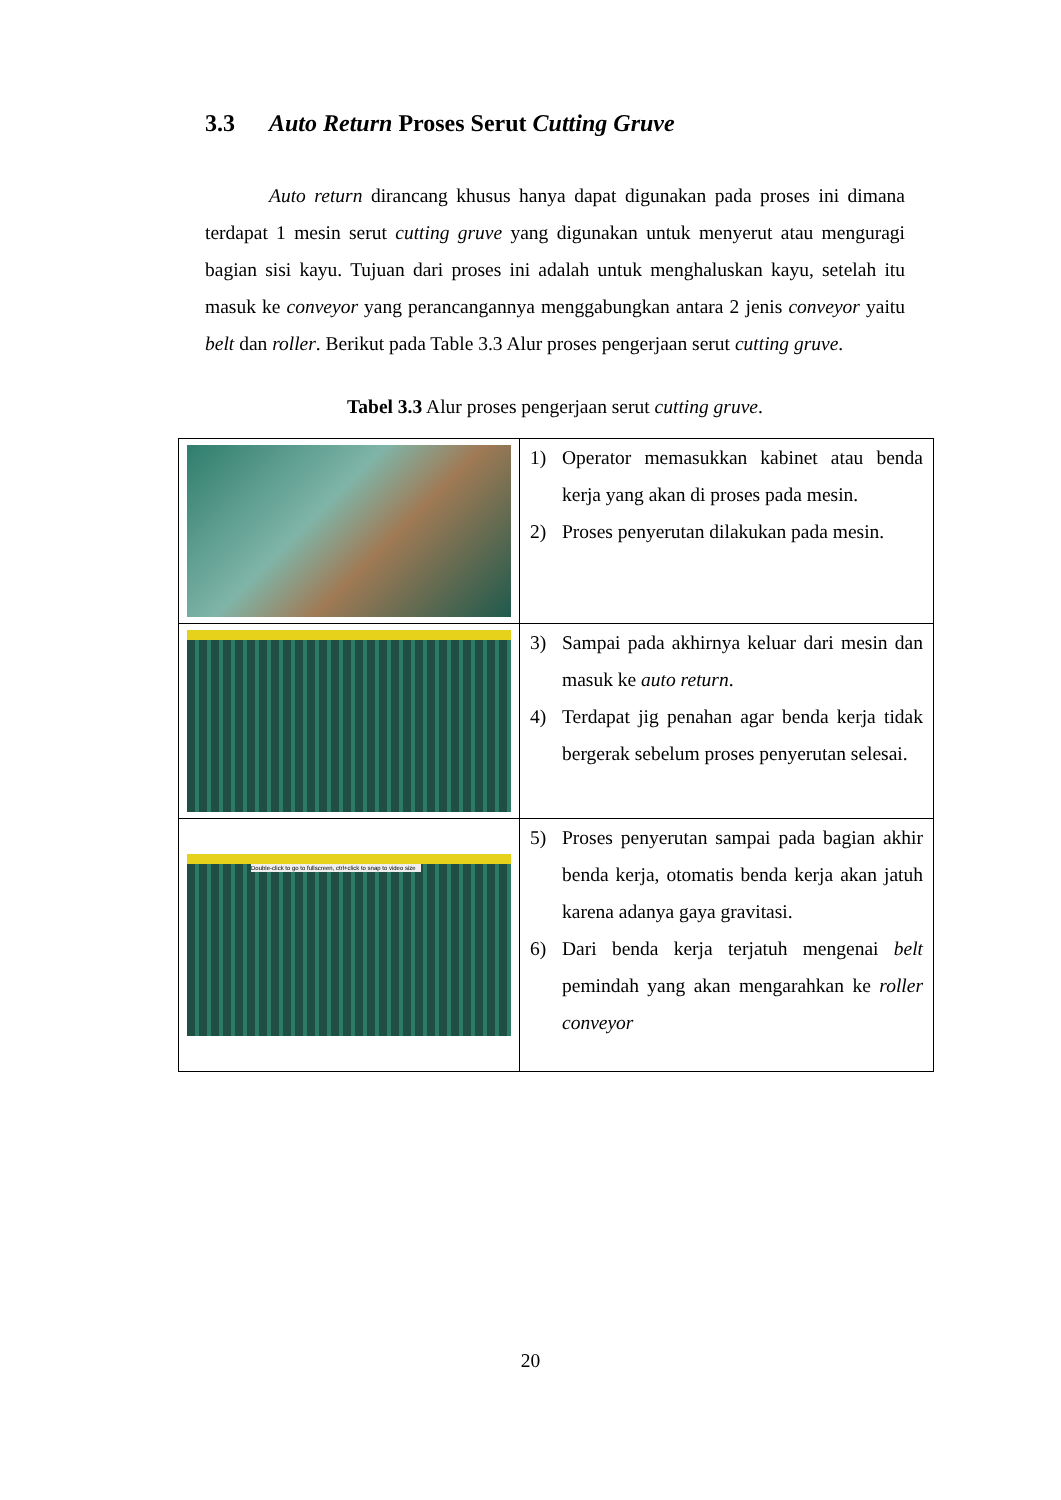3.3 Auto Return Proses Serut Cutting Gruve
Auto return dirancang khusus hanya dapat digunakan pada proses ini dimana terdapat 1 mesin serut cutting gruve yang digunakan untuk menyerut atau menguragi bagian sisi kayu. Tujuan dari proses ini adalah untuk menghaluskan kayu, setelah itu masuk ke conveyor yang perancangannya menggabungkan antara 2 jenis conveyor yaitu belt dan roller. Berikut pada Table 3.3 Alur proses pengerjaan serut cutting gruve.
Tabel 3.3 Alur proses pengerjaan serut cutting gruve.
| | 1) Operator memasukkan kabinet atau benda kerja yang akan di proses pada mesin. 2) Proses penyerutan dilakukan pada mesin. |
| | 3) Sampai pada akhirnya keluar dari mesin dan masuk ke auto return . 4) Terdapat jig penahan agar benda kerja tidak bergerak sebelum proses penyerutan selesai. |
| Double-click to go to fullscreen, ctrl+click to snap to video size | 5) Proses penyerutan sampai pada bagian akhir benda kerja, otomatis benda kerja akan jatuh karena adanya gaya gravitasi. 6) Dari benda kerja terjatuh mengenai belt pemindah yang akan mengarahkan ke roller conveyor |
20